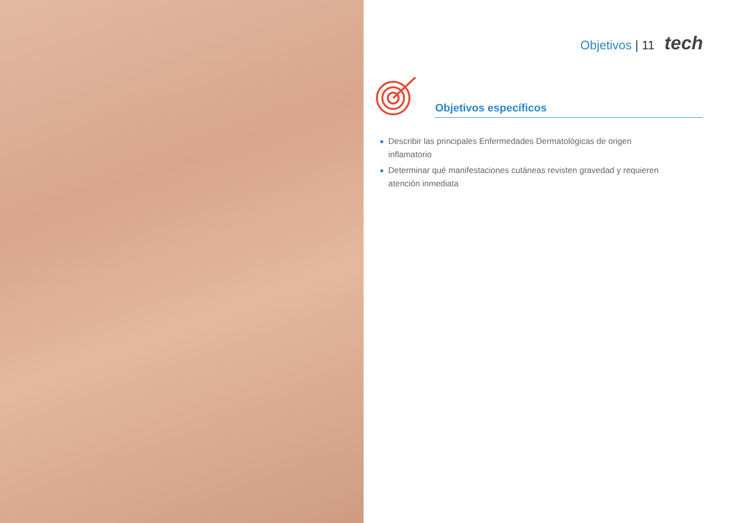Objetivos | 11 tech
Objetivos específicos
◆ Describir las principales Enfermedades Dermatológicas de origen inflamatorio
◆ Determinar qué manifestaciones cutáneas revisten gravedad y requieren atención inmediata